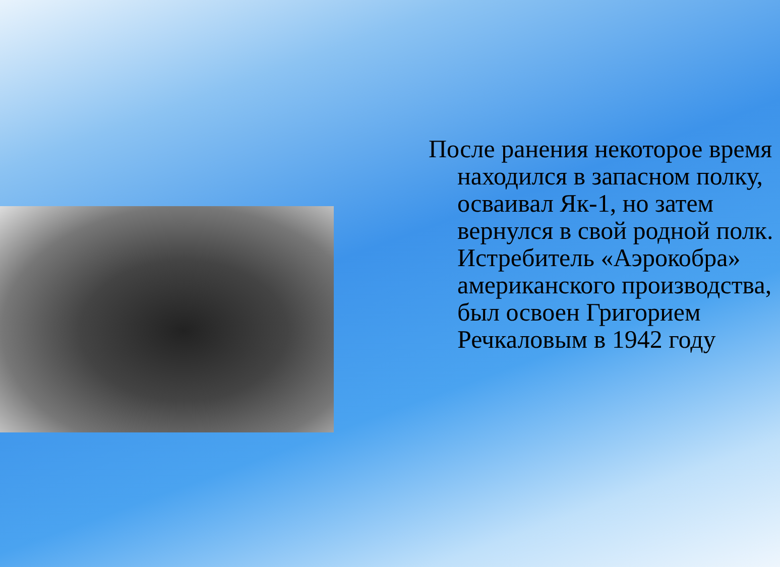После ранения некоторое время находился в запасном полку, осваивал Як-1, но затем вернулся в свой родной полк. Истребитель «Аэрокобра» американского производства, был освоен Григорием Речкаловым в 1942 году